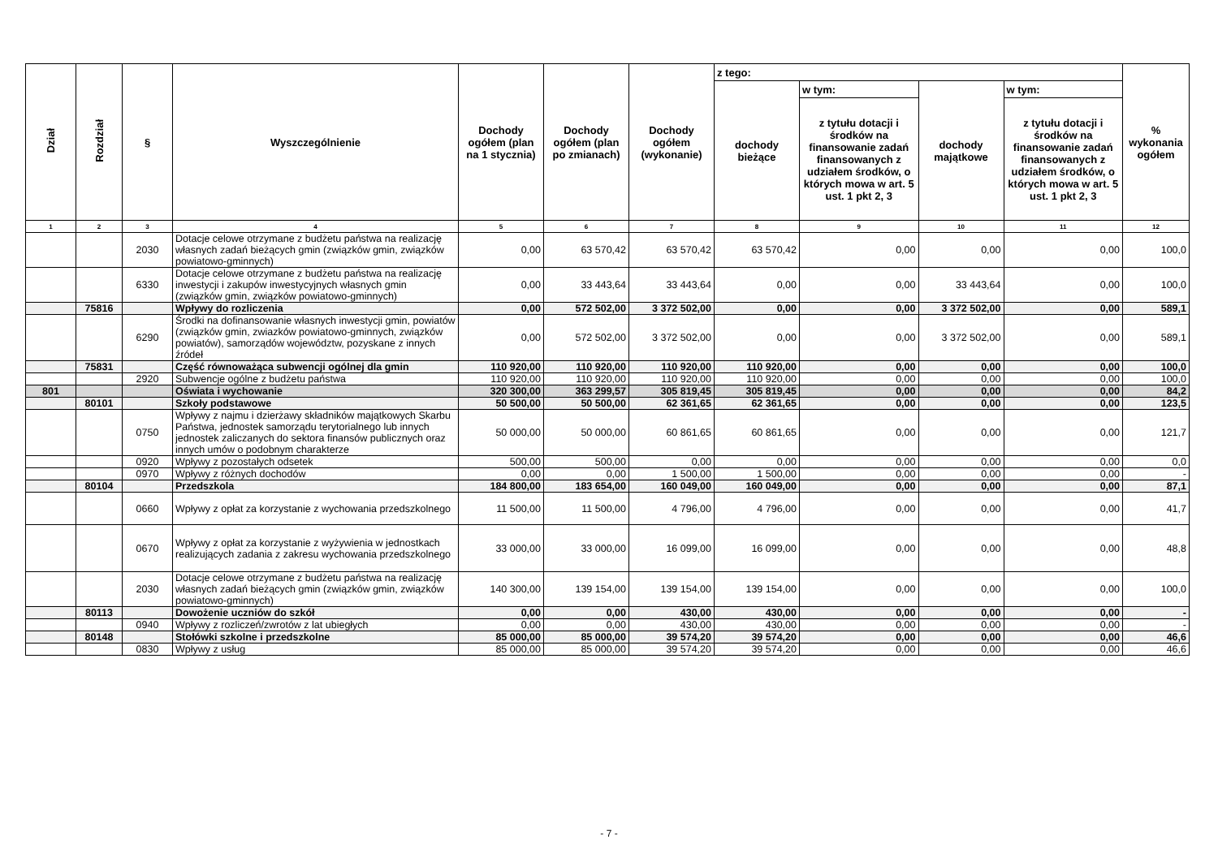| Dział | Rozdział | § | Wyszczególnienie | Dochody ogółem (plan na 1 stycznia) | Dochody ogółem (plan po zmianach) | Dochody ogółem (wykonanie) | z tego: | | | | % wykonania ogółem |
| --- | --- | --- | --- | --- | --- | --- | --- | --- | --- | --- | --- |
| | | | | | | | dochody bieżące | w tym: | dochody majątkowe | w tym: | |
| | | | | | | | | z tytułu dotacji i środków na finansowanie zadań finansowanych z udziałem środków, o których mowa w art. 5 ust. 1 pkt 2, 3 | | z tytułu dotacji i środków na finansowanie zadań finansowanych z udziałem środków, o których mowa w art. 5 ust. 1 pkt 2, 3 | |
| 1 | 2 | 3 | 4 | 5 | 6 | 7 | 8 | 9 | 10 | 11 | 12 |
| | | 2030 | Dotacje celowe otrzymane z budżetu państwa na realizację własnych zadań bieżących gmin (związków gmin, związków powiatowo-gminnych) | 0,00 | 63 570,42 | 63 570,42 | 63 570,42 | 0,00 | 0,00 | 0,00 | 100,0 |
| | | 6330 | Dotacje celowe otrzymane z budżetu państwa na realizację inwestycji i zakupów inwestycyjnych własnych gmin (związków gmin, związków powiatowo-gminnych) | 0,00 | 33 443,64 | 33 443,64 | 0,00 | 0,00 | 33 443,64 | 0,00 | 100,0 |
| | 75816 | | Wpływy do rozliczenia | 0,00 | 572 502,00 | 3 372 502,00 | 0,00 | 0,00 | 3 372 502,00 | 0,00 | 589,1 |
| | | 6290 | Środki na dofinansowanie własnych inwestycji gmin, powiatów (związków gmin, zwiazków powiatowo-gminnych, związków powiatów), samorządów województw, pozyskane z innych źródeł | 0,00 | 572 502,00 | 3 372 502,00 | 0,00 | 0,00 | 3 372 502,00 | 0,00 | 589,1 |
| | 75831 | | Część równoważąca subwencji ogólnej dla gmin | 110 920,00 | 110 920,00 | 110 920,00 | 110 920,00 | 0,00 | 0,00 | 0,00 | 100,0 |
| | | 2920 | Subwencje ogólne z budżetu państwa | 110 920,00 | 110 920,00 | 110 920,00 | 110 920,00 | 0,00 | 0,00 | 0,00 | 100,0 |
| 801 | | | Oświata i wychowanie | 320 300,00 | 363 299,57 | 305 819,45 | 305 819,45 | 0,00 | 0,00 | 0,00 | 84,2 |
| | 80101 | | Szkoły podstawowe | 50 500,00 | 50 500,00 | 62 361,65 | 62 361,65 | 0,00 | 0,00 | 0,00 | 123,5 |
| | | 0750 | Wpływy z najmu i dzierżawy składników majątkowych Skarbu Państwa, jednostek samorządu terytorialnego lub innych jednostek zaliczanych do sektora finansów publicznych oraz innych umów o podobnym charakterze | 50 000,00 | 50 000,00 | 60 861,65 | 60 861,65 | 0,00 | 0,00 | 0,00 | 121,7 |
| | | 0920 | Wpływy z pozostałych odsetek | 500,00 | 500,00 | 0,00 | 0,00 | 0,00 | 0,00 | 0,00 | 0,0 |
| | | 0970 | Wpływy z różnych dochodów | 0,00 | 0,00 | 1 500,00 | 1 500,00 | 0,00 | 0,00 | 0,00 | - |
| | 80104 | | Przedszkola | 184 800,00 | 183 654,00 | 160 049,00 | 160 049,00 | 0,00 | 0,00 | 0,00 | 87,1 |
| | | 0660 | Wpływy z opłat za korzystanie z wychowania przedszkolnego | 11 500,00 | 11 500,00 | 4 796,00 | 4 796,00 | 0,00 | 0,00 | 0,00 | 41,7 |
| | | 0670 | Wpływy z opłat za korzystanie z wyżywienia w jednostkach realizujących zadania z zakresu wychowania przedszkolnego | 33 000,00 | 33 000,00 | 16 099,00 | 16 099,00 | 0,00 | 0,00 | 0,00 | 48,8 |
| | | 2030 | Dotacje celowe otrzymane z budżetu państwa na realizację własnych zadań bieżących gmin (związków gmin, związków powiatowo-gminnych) | 140 300,00 | 139 154,00 | 139 154,00 | 139 154,00 | 0,00 | 0,00 | 0,00 | 100,0 |
| | 80113 | | Dowożenie uczniów do szkół | 0,00 | 0,00 | 430,00 | 430,00 | 0,00 | 0,00 | 0,00 | - |
| | | 0940 | Wpływy z rozliczeń/zwrotów z lat ubiegłych | 0,00 | 0,00 | 430,00 | 430,00 | 0,00 | 0,00 | 0,00 | - |
| | 80148 | | Stołówki szkolne i przedszkolne | 85 000,00 | 85 000,00 | 39 574,20 | 39 574,20 | 0,00 | 0,00 | 0,00 | 46,6 |
| | | 0830 | Wpływy z usług | 85 000,00 | 85 000,00 | 39 574,20 | 39 574,20 | 0,00 | 0,00 | 0,00 | 46,6 |
- 7 -